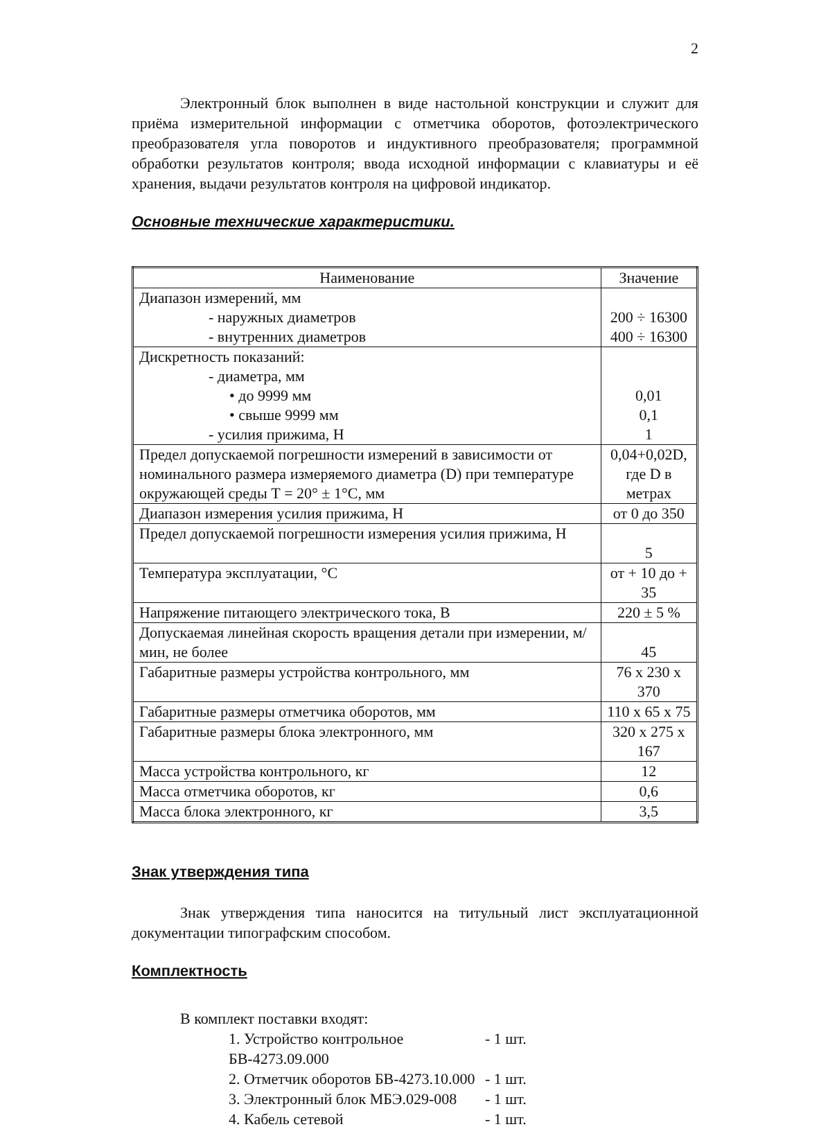2
Электронный блок выполнен в виде настольной конструкции и служит для приёма измерительной информации с отметчика оборотов, фотоэлектрического преобразователя угла поворотов и индуктивного преобразователя; программной обработки результатов контроля; ввода исходной информации с клавиатуры и её хранения, выдачи результатов контроля на цифровой индикатор.
Основные технические характеристики.
| Наименование | Значение |
| --- | --- |
| Диапазон измерений, мм - наружных диаметров - внутренних диаметров | 200 ÷ 16300 400 ÷ 16300 |
| Дискретность показаний: - диаметра, мм • до 9999 мм • свыше 9999 мм - усилия прижима, Н | 0,01 0,1 1 |
| Предел допускаемой погрешности измерений в зависимости от номинального размера измеряемого диаметра (D) при температуре окружающей среды Т = 20° ± 1°С, мм | 0,04+0,02D, где D в метрах |
| Диапазон измерения усилия прижима, Н | от 0 до 350 |
| Предел допускаемой погрешности измерения усилия прижима, Н | 5 |
| Температура эксплуатации, °С | от + 10 до + 35 |
| Напряжение питающего электрического тока, В | 220 ± 5 % |
| Допускаемая линейная скорость вращения детали при измерении, м/мин, не более | 45 |
| Габаритные размеры устройства контрольного, мм | 76 х 230 х 370 |
| Габаритные размеры отметчика оборотов, мм | 110 х 65 х 75 |
| Габаритные размеры блока электронного, мм | 320 х 275 х 167 |
| Масса устройства контрольного, кг | 12 |
| Масса отметчика оборотов, кг | 0,6 |
| Масса блока электронного, кг | 3,5 |
Знак утверждения типа
Знак утверждения типа наносится на титульный лист эксплуатационной документации типографским способом.
Комплектность
В комплект поставки входят:
1. Устройство контрольное БВ-4273.09.000 - 1 шт.
2. Отметчик оборотов БВ-4273.10.000 - 1 шт.
3. Электронный блок МБЭ.029-008 - 1 шт.
4. Кабель сетевой - 1 шт.